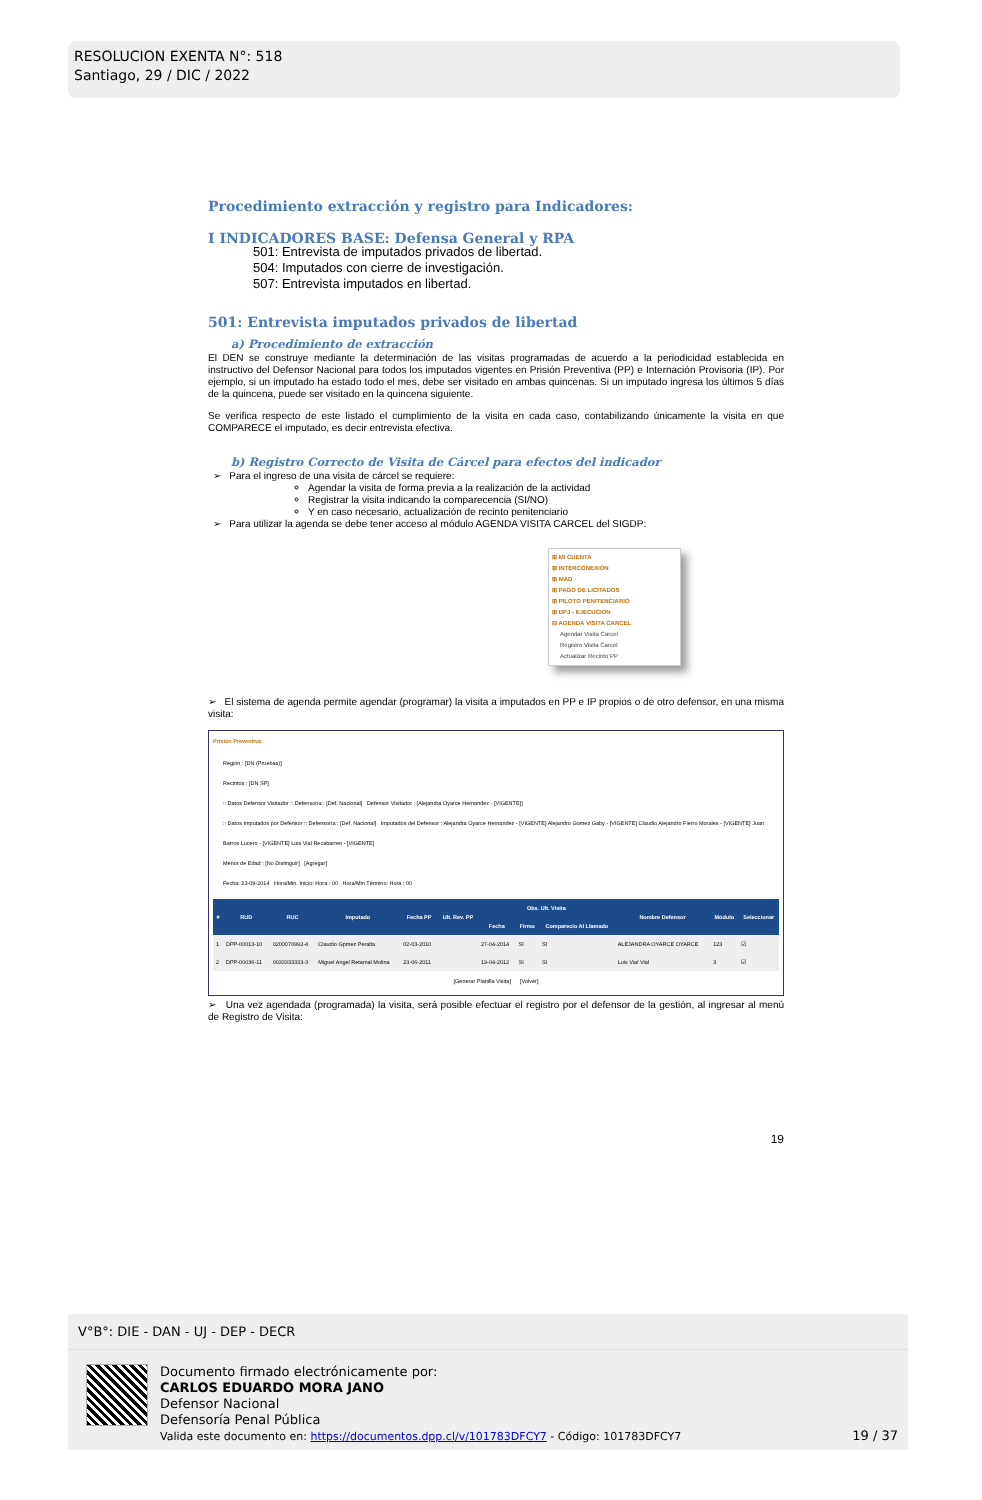RESOLUCION EXENTA N°: 518
Santiago, 29 / DIC / 2022
Procedimiento extracción y registro para Indicadores:
I INDICADORES BASE: Defensa General y RPA
501: Entrevista de imputados privados de libertad.
504: Imputados con cierre de investigación.
507: Entrevista imputados en libertad.
501: Entrevista imputados privados de libertad
a) Procedimiento de extracción
El DEN se construye mediante la determinación de las visitas programadas de acuerdo a la periodicidad establecida en instructivo del Defensor Nacional para todos los imputados vigentes en Prisión Preventiva (PP) e Internación Provisoria (IP). Por ejemplo, si un imputado ha estado todo el mes, debe ser visitado en ambas quincenas. Si un imputado ingresa los últimos 5 días de la quincena, puede ser visitado en la quincena siguiente.
Se verifica respecto de este listado el cumplimiento de la visita en cada caso, contabilizando únicamente la visita en que COMPARECE el imputado, es decir entrevista efectiva.
b) Registro Correcto de Visita de Cárcel para efectos del indicador
➢ Para el ingreso de una visita de cárcel se requiere:
Agendar la visita de forma previa a la realización de la actividad
Registrar la visita indicando la comparecencia (SI/NO)
Y en caso necesario, actualización de recinto penitenciario
➢ Para utilizar la agenda se debe tener acceso al módulo AGENDA VISITA CARCEL del SIGDP:
⊞ MI CUENTA
⊞ INTERCONEXION
⊞ MAD
⊞ PAGO DE LICITADOS
⊞ PILOTO PENITENCIARIO
⊞ DPJ - EJECUCION
⊟ AGENDA VISITA CARCEL
Agendar Visita Carcel
Registro Visita Carcel
Actualizar Recinto PP
➢ El sistema de agenda permite agendar (programar) la visita a imputados en PP e IP propios o de otro defensor, en una misma visita:
Prisión Preventiva
Región : [DN (Pruebas)]
Recintos : [DN SP]
:: Datos Defensor Visitador :: Defensoría : [Def. Nacional] Defensor Visitador : [Alejandra Oyarce Hernandez - [VIGENTE]]
:: Datos Imputados por Defensor :: Defensoría : [Def. Nacional] Imputados del Defensor : Alejandra Oyarce Hernandez - [VIGENTE] Alejandro Gomez Gaby - [VIGENTE] Claudio Alejandro Fierro Morales - [VIGENTE] Juan Barros Lucero - [VIGENTE] Luis Vial Recabarren - [VIGENTE]
Menor de Edad : [No Distinguir] [Agregar]
Fecha: 23-09-2014 Hora/Min. Inicio: Hora : 00 Hora/Min Término: Hora : 00
| # | RUD | RUC | Imputado | Fecha PP | Ult. Rev. PP | Obs. Ult. Visita | | | Nombre Defensor | Módulo | Seleccionar |
| --- | --- | --- | --- | --- | --- | --- | --- | --- | --- | --- | --- |
| | | | | | | Fecha | Firmo | Comparecio Al Llamado | | | |
| 1 | DPP-00013-10 | 0200070992-4 | Claudio Gpmez Peralta | 02-03-2010 | | 27-04-2014 | SI | SI | ALEJANDRA OYARCE OYARCE | 123 | ☑ |
| 2 | DPP-00036-11 | 0033333333-3 | Miguel Angel Retamal Molina | 23-06-2011 | | 19-04-2012 | SI | SI | Luis Vial Vial | 3 | ☑ |
[Generar Planilla Visita] [Volver]
➢ Una vez agendada (programada) la visita, será posible efectuar el registro por el defensor de la gestión, al ingresar al menú de Registro de Visita:
19
V°B°: DIE - DAN - UJ - DEP - DECR
Documento firmado electrónicamente por:
CARLOS EDUARDO MORA JANO
Defensor Nacional
Defensoría Penal Pública
Valida este documento en: https://documentos.dpp.cl/v/101783DFCY7 - Código: 101783DFCY7
19 / 37